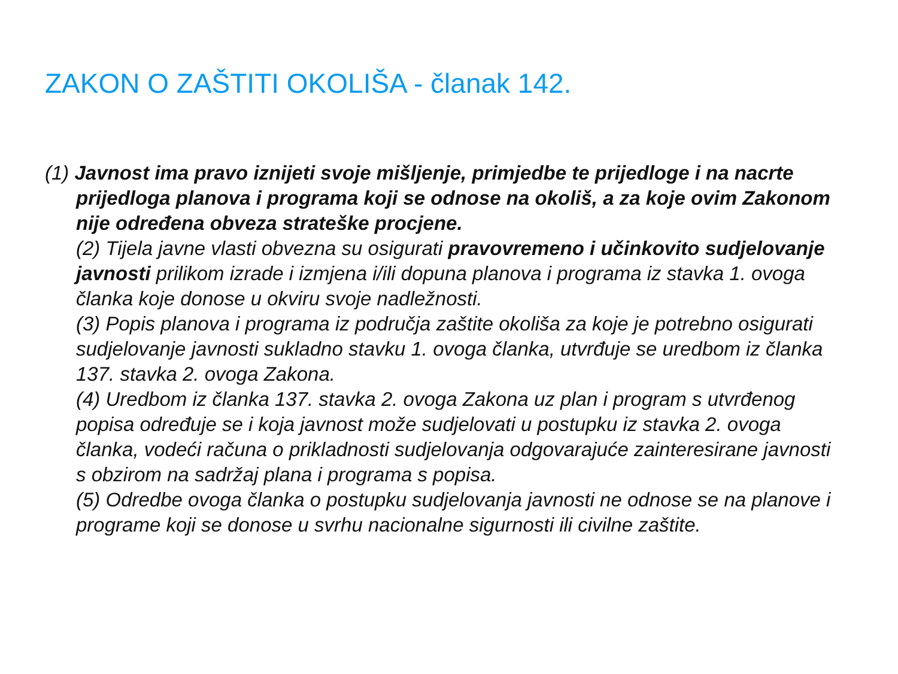ZAKON O ZAŠTITI OKOLIŠA - članak 142.
(1) Javnost ima pravo iznijeti svoje mišljenje, primjedbe te prijedloge i na nacrte prijedloga planova i programa koji se odnose na okoliš, a za koje ovim Zakonom nije određena obveza strateške procjene.
(2) Tijela javne vlasti obvezna su osigurati pravovremeno i učinkovito sudjelovanje javnosti prilikom izrade i izmjena i/ili dopuna planova i programa iz stavka 1. ovoga članka koje donose u okviru svoje nadležnosti.
(3) Popis planova i programa iz područja zaštite okoliša za koje je potrebno osigurati sudjelovanje javnosti sukladno stavku 1. ovoga članka, utvrđuje se uredbom iz članka 137. stavka 2. ovoga Zakona.
(4) Uredbom iz članka 137. stavka 2. ovoga Zakona uz plan i program s utvrđenog popisa određuje se i koja javnost može sudjelovati u postupku iz stavka 2. ovoga članka, vodeći računa o prikladnosti sudjelovanja odgovarajuće zainteresirane javnosti s obzirom na sadržaj plana i programa s popisa.
(5) Odredbe ovoga članka o postupku sudjelovanja javnosti ne odnose se na planove i programe koji se donose u svrhu nacionalne sigurnosti ili civilne zaštite.